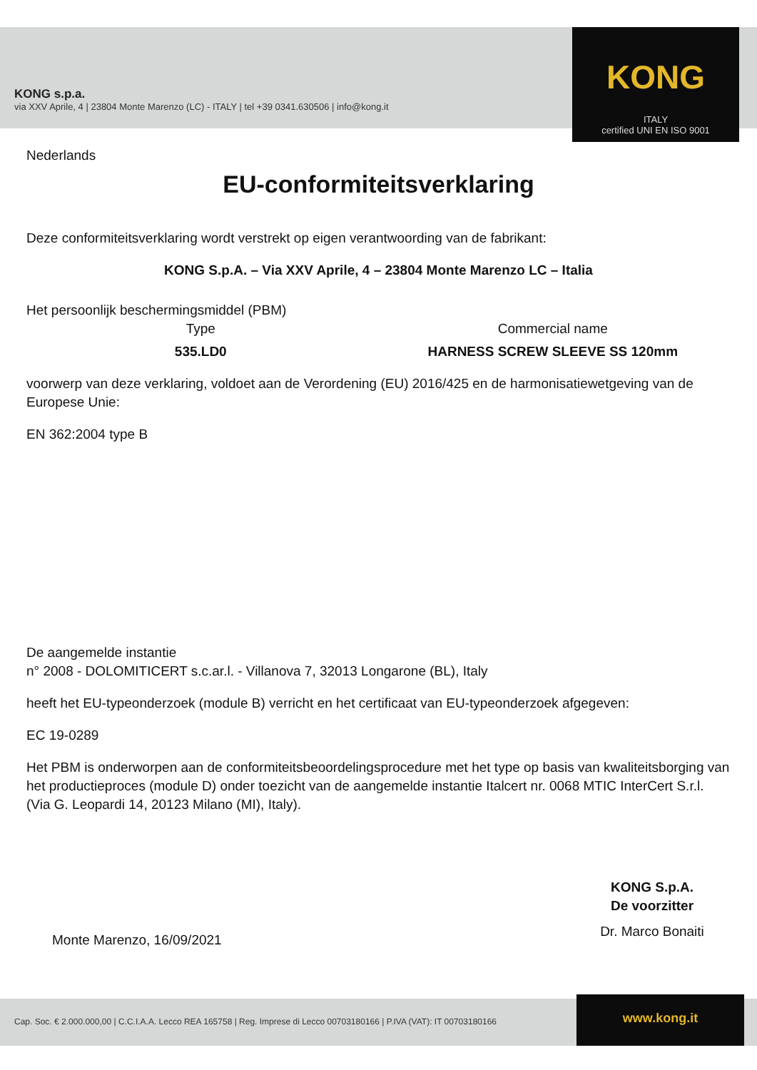KONG s.p.a.
via XXV Aprile, 4 | 23804 Monte Marenzo (LC) - ITALY | tel +39 0341.630506 | info@kong.it
KONG
ITALY
certified UNI EN ISO 9001
Nederlands
EU-conformiteitsverklaring
Deze conformiteitsverklaring wordt verstrekt op eigen verantwoording van de fabrikant:
KONG S.p.A. – Via XXV Aprile, 4 – 23804 Monte Marenzo LC – Italia
Het persoonlijk beschermingsmiddel (PBM)
Type Commercial name
535.LD0 HARNESS SCREW SLEEVE SS 120mm
voorwerp van deze verklaring, voldoet aan de Verordening (EU) 2016/425 en de harmonisatiewetgeving van de Europese Unie:
EN 362:2004 type B
De aangemelde instantie
n° 2008 - DOLOMITICERT s.c.ar.l. - Villanova 7, 32013 Longarone (BL), Italy
heeft het EU-typeonderzoek (module B) verricht en het certificaat van EU-typeonderzoek afgegeven:
EC 19-0289
Het PBM is onderworpen aan de conformiteitsbeoordelingsprocedure met het type op basis van kwaliteitsborging van het productieproces (module D) onder toezicht van de aangemelde instantie Italcert nr. 0068 MTIC InterCert S.r.l. (Via G. Leopardi 14, 20123 Milano (MI), Italy).
Monte Marenzo, 16/09/2021
KONG S.p.A.
De voorzitter
Dr. Marco Bonaiti
Cap. Soc. € 2.000.000,00 | C.C.I.A.A. Lecco REA 165758 | Reg. Imprese di Lecco 00703180166 | P.IVA (VAT): IT 00703180166 www.kong.it